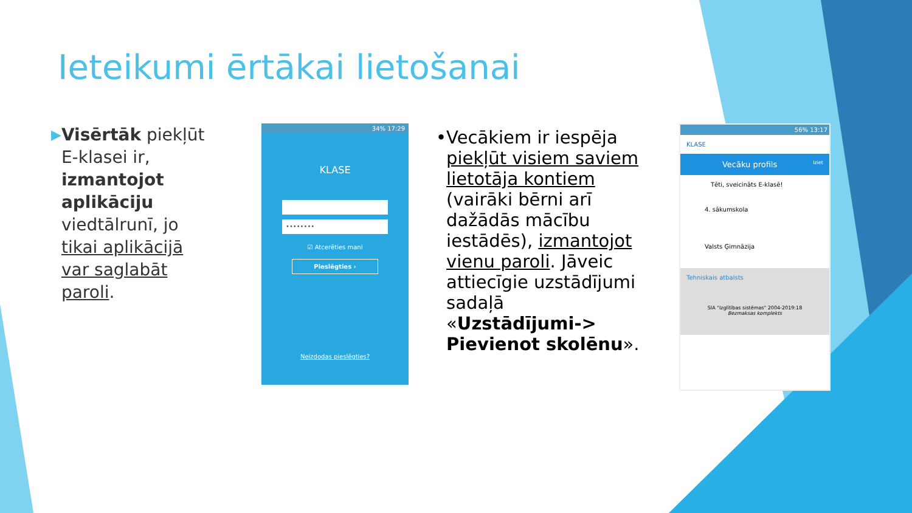Ieteikumi ērtākai lietošanai
▶
Visērtāk piekļūt E-klasei ir, izmantojot aplikāciju viedtālrunī, jo tikai aplikācijā var saglabāt paroli.
34% 17:29
KLASE
••••••••
☑ Atcerēties mani
Pieslēgties ›
Neizdodas pieslēgties?
• Vecākiem ir iespēja piekļūt visiem saviem lietotāja kontiem (vairāki bērni arī dažādās mācību iestādēs), izmantojot vienu paroli. Jāveic attiecīgie uzstādījumi sadaļā «Uzstādījumi-> Pievienot skolēnu».
56% 13:17
KLASE
Vecāku profils Iziet
Tēti, sveicināts E-klasē!
4. sākumskola
Valsts Ģimnāzija
Tehniskais atbalsts
SIA "Izglītības sistēmas" 2004-2019:18
Bezmaksas komplekts